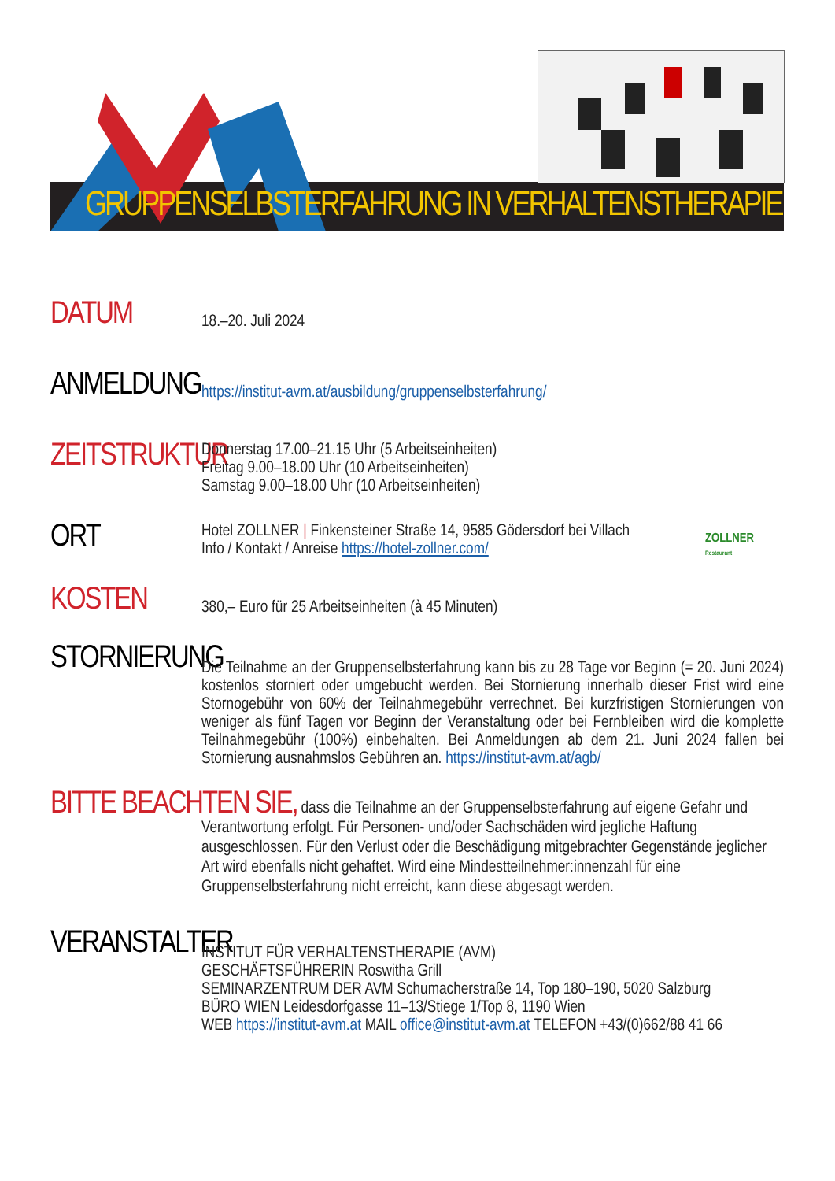GRUPPENSELBSTERFAHRUNG IN VERHALTENSTHERAPIE
DATUM
18.–20. Juli 2024
ANMELDUNG
https://institut-avm.at/ausbildung/gruppenselbsterfahrung/
ZEITSTRUKTUR
Donnerstag 17.00–21.15 Uhr (5 Arbeitseinheiten)
Freitag 9.00–18.00 Uhr (10 Arbeitseinheiten)
Samstag 9.00–18.00 Uhr (10 Arbeitseinheiten)
ORT
Hotel ZOLLNER | Finkensteiner Straße 14, 9585 Gödersdorf bei Villach
Info / Kontakt / Anreise https://hotel-zollner.com/
ZOLLNER
Restaurant
KOSTEN
380,– Euro für 25 Arbeitseinheiten (à 45 Minuten)
STORNIERUNG
Die Teilnahme an der Gruppenselbsterfahrung kann bis zu 28 Tage vor Beginn (= 20. Juni 2024) kostenlos storniert oder umgebucht werden. Bei Stornierung innerhalb dieser Frist wird eine Stornogebühr von 60% der Teilnahmegebühr verrechnet. Bei kurzfristigen Stornierungen von weniger als fünf Tagen vor Beginn der Veranstaltung oder bei Fernbleiben wird die komplette Teilnahme­gebühr (100%) einbehalten. Bei Anmeldungen ab dem 21. Juni 2024 fallen bei Stornierung ausnahmslos Gebühren an. https://institut-avm.at/agb/
BITTE BEACHTEN SIE, dass die Teilnahme an der Gruppenselbsterfahrung auf eigene Gefahr und Verantwortung erfolgt. Für Personen- und/oder Sachschäden wird jegliche Haftung ausgeschlossen. Für den Verlust oder die Beschädigung mitgebrachter Gegenstände jeglicher Art wird ebenfalls nicht gehaftet. Wird eine Mindestteilnehmer:innenzahl für eine Gruppenselbsterfahrung nicht erreicht, kann diese abgesagt werden.
VERANSTALTER
INSTITUT FÜR VERHALTENSTHERAPIE (AVM)
GESCHÄFTSFÜHRERIN Roswitha Grill
SEMINARZENTRUM DER AVM Schumacherstraße 14, Top 180–190, 5020 Salzburg
BÜRO WIEN Leidesdorfgasse 11–13/Stiege 1/Top 8, 1190 Wien
WEB https://institut-avm.at MAIL office@institut-avm.at TELEFON +43/(0)662/88 41 66